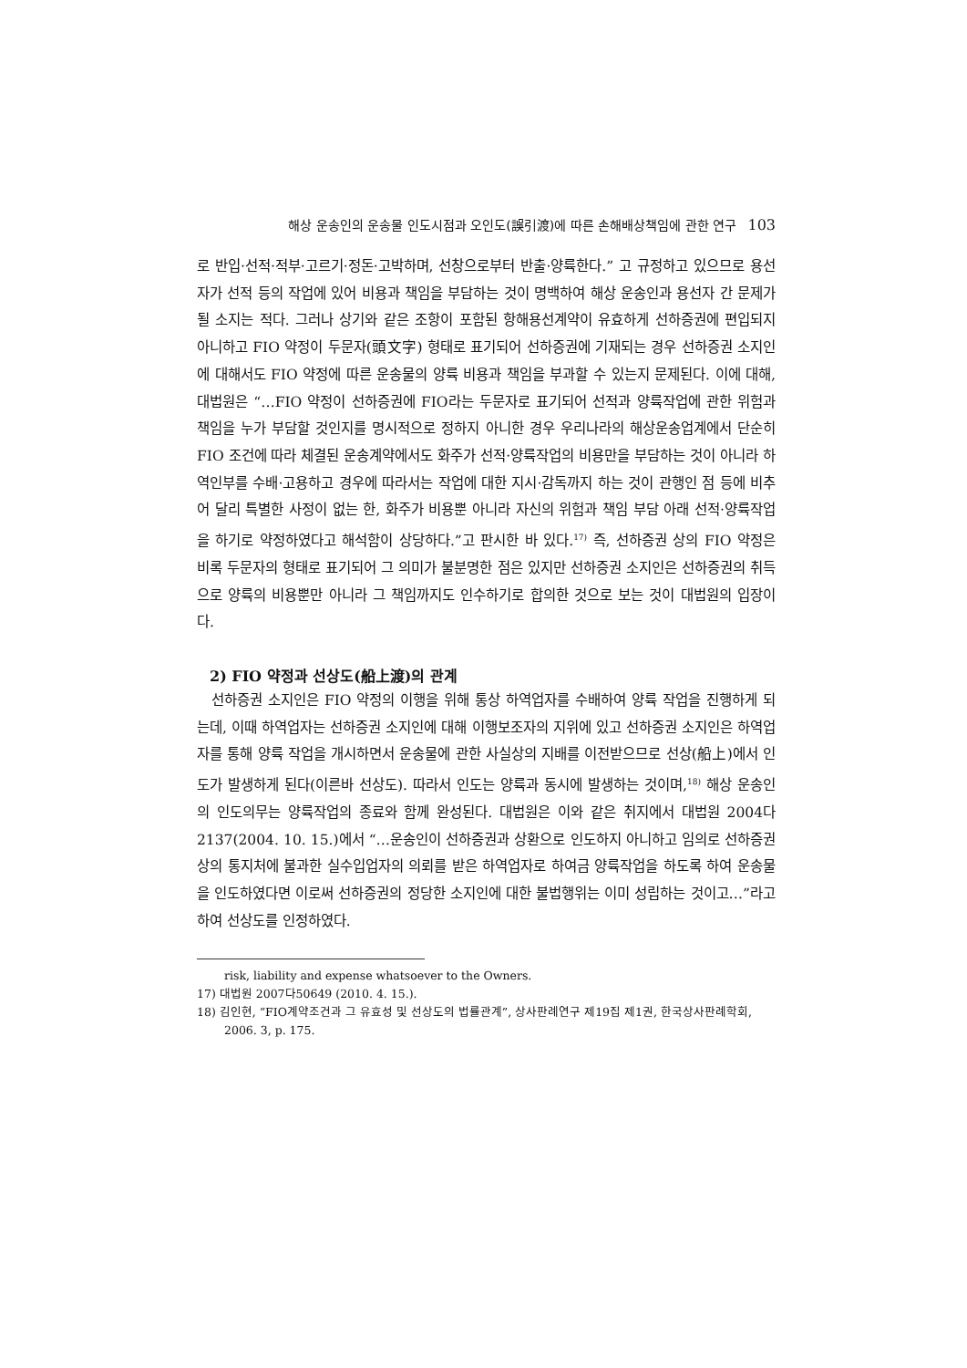해상 운송인의 운송물 인도시점과 오인도(誤引渡)에 따른 손해배상책임에 관한 연구 103
로 반입·선적·적부·고르기·정돈·고박하며, 선창으로부터 반출·양륙한다.” 고 규정하고 있으므로 용선자가 선적 등의 작업에 있어 비용과 책임을 부담하는 것이 명백하여 해상 운송인과 용선자 간 문제가 될 소지는 적다. 그러나 상기와 같은 조항이 포함된 항해용선계약이 유효하게 선하증권에 편입되지 아니하고 FIO 약정이 두문자(頭文字) 형태로 표기되어 선하증권에 기재되는 경우 선하증권 소지인에 대해서도 FIO 약정에 따른 운송물의 양륙 비용과 책임을 부과할 수 있는지 문제된다. 이에 대해, 대법원은 “…FIO 약정이 선하증권에 FIO라는 두문자로 표기되어 선적과 양륙작업에 관한 위험과 책임을 누가 부담할 것인지를 명시적으로 정하지 아니한 경우 우리나라의 해상운송업계에서 단순히 FIO 조건에 따라 체결된 운송계약에서도 화주가 선적·양륙작업의 비용만을 부담하는 것이 아니라 하역인부를 수배·고용하고 경우에 따라서는 작업에 대한 지시·감독까지 하는 것이 관행인 점 등에 비추어 달리 특별한 사정이 없는 한, 화주가 비용뿐 아니라 자신의 위험과 책임 부담 아래 선적·양륙작업을 하기로 약정하였다고 해석함이 상당하다.”고 판시한 바 있다.<sup>17)</sup> 즉, 선하증권 상의 FIO 약정은 비록 두문자의 형태로 표기되어 그 의미가 불분명한 점은 있지만 선하증권 소지인은 선하증권의 취득으로 양륙의 비용뿐만 아니라 그 책임까지도 인수하기로 합의한 것으로 보는 것이 대법원의 입장이다.
2) FIO 약정과 선상도(船上渡)의 관계
선하증권 소지인은 FIO 약정의 이행을 위해 통상 하역업자를 수배하여 양륙 작업을 진행하게 되는데, 이때 하역업자는 선하증권 소지인에 대해 이행보조자의 지위에 있고 선하증권 소지인은 하역업자를 통해 양륙 작업을 개시하면서 운송물에 관한 사실상의 지배를 이전받으므로 선상(船上)에서 인도가 발생하게 된다(이른바 선상도). 따라서 인도는 양륙과 동시에 발생하는 것이며,<sup>18)</sup> 해상 운송인의 인도의무는 양륙작업의 종료와 함께 완성된다. 대법원은 이와 같은 취지에서 대법원 2004다2137(2004. 10. 15.)에서 “…운송인이 선하증권과 상환으로 인도하지 아니하고 임의로 선하증권 상의 통지처에 불과한 실수입업자의 의뢰를 받은 하역업자로 하여금 양륙작업을 하도록 하여 운송물을 인도하였다면 이로써 선하증권의 정당한 소지인에 대한 불법행위는 이미 성립하는 것이고…”라고 하여 선상도를 인정하였다.
risk, liability and expense whatsoever to the Owners.
17) 대법원 2007다50649 (2010. 4. 15.).
18) 김인현, “FIO계약조건과 그 유효성 및 선상도의 법률관계”, 상사판례연구 제19집 제1권, 한국상사판례학회, 2006. 3, p. 175.